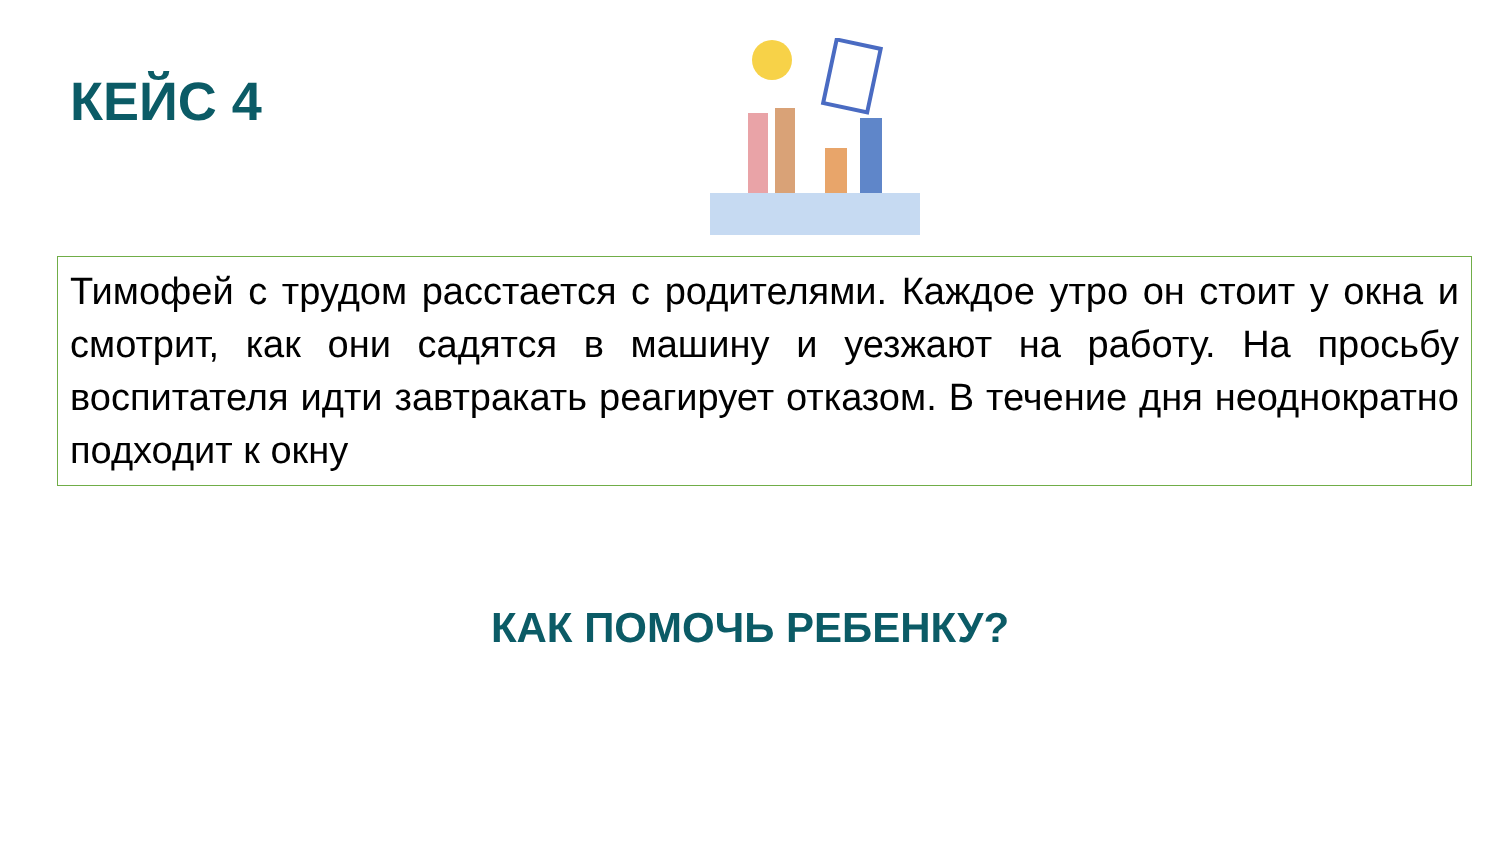КЕЙС 4
Тимофей с трудом расстается с родителями. Каждое утро он стоит у окна и смотрит, как они садятся в машину и уезжают на работу. На просьбу воспитателя идти завтракать реагирует отказом. В течение дня неоднократно подходит к окну
КАК ПОМОЧЬ РЕБЕНКУ?